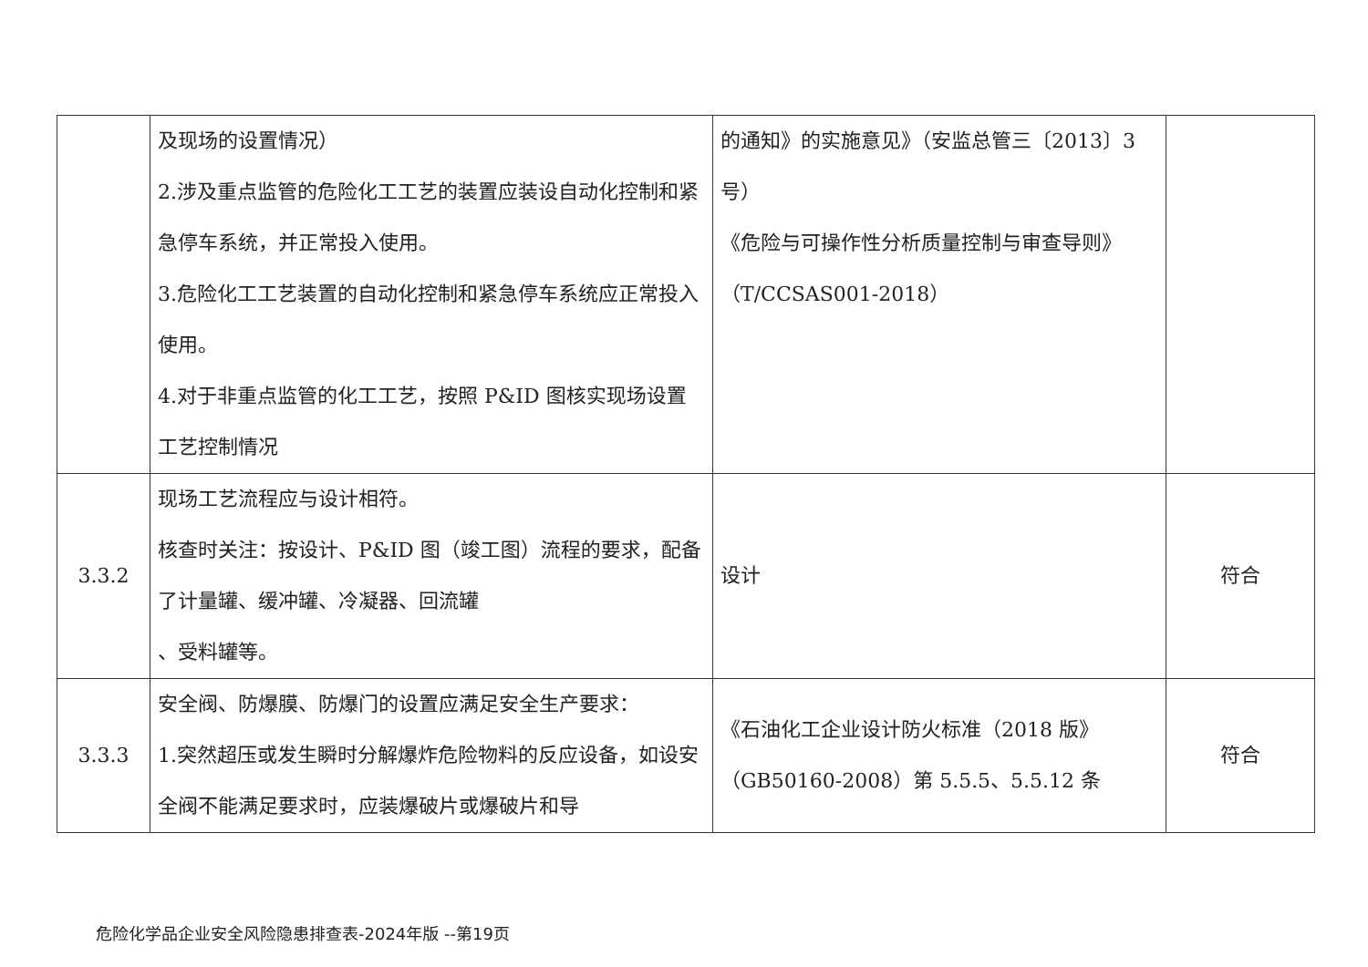| | 及现场的设置情况） 2.涉及重点监管的危险化工工艺的装置应装设自动化控制和紧急停车系统，并正常投入使用。 3.危险化工工艺装置的自动化控制和紧急停车系统应正常投入使用。 4.对于非重点监管的化工工艺，按照 P&ID 图核实现场设置工艺控制情况 | 的通知》的实施意见》（安监总管三〔2013〕3 号） 《危险与可操作性分析质量控制与审查导则》（T/CCSAS001-2018） | |
| 3.3.2 | 现场工艺流程应与设计相符。 核查时关注：按设计、P&ID 图（竣工图）流程的要求，配备了计量罐、缓冲罐、冷凝器、回流罐 、受料罐等。 | 设计 | 符合 |
| 3.3.3 | 安全阀、防爆膜、防爆门的设置应满足安全生产要求： 1.突然超压或发生瞬时分解爆炸危险物料的反应设备，如设安全阀不能满足要求时，应装爆破片或爆破片和导 | 《石油化工企业设计防火标准（2018 版》（GB50160-2008）第 5.5.5、5.5.12 条 | 符合 |
危险化学品企业安全风险隐患排查表-2024年版 --第19页